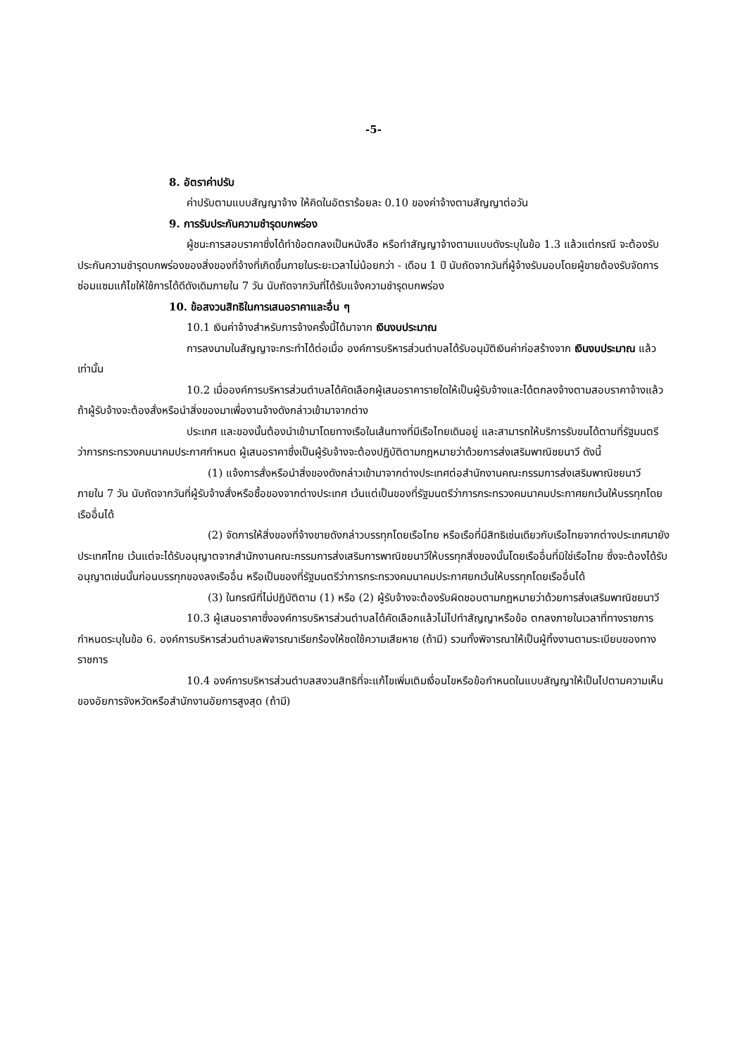-5-
8. อัตราค่าปรับ
ค่าปรับตามแบบสัญญาจ้าง ให้คิดในอัตราร้อยละ 0.10 ของค่าจ้างตามสัญญาต่อวัน
9. การรับประกันความชำรุดบกพร่อง
ผู้ชนะการสอบราคาซึ่งได้ทำข้อตกลงเป็นหนังสือ หรือทำสัญญาจ้างตามแบบดังระบุในข้อ 1.3 แล้วแต่กรณี จะต้องรับประกันความชำรุดบกพร่องของสิ่งของที่จ้างที่เกิดขึ้นภายในระยะเวลาไม่น้อยกว่า - เดือน 1 ปี นับถัดจากวันที่ผู้จ้างรับมอบโดยผู้ขายต้องรับจัดการซ่อมแซมแก้ไขให้ใช้การได้ดีดังเดิมภายใน 7 วัน นับถัดจากวันที่ได้รับแจ้งความชำรุดบกพร่อง
10. ข้อสงวนสิทธิในการเสนอราคาและอื่น ๆ
10.1 เงินค่าจ้างสำหรับการจ้างครั้งนี้ได้มาจาก เงินงบประมาณ
การลงนามในสัญญาจะกระทำได้ต่อเมื่อ องค์การบริหารส่วนตำบลได้รับอนุมัติเงินค่าก่อสร้างจาก เงินงบประมาณ แล้วเท่านั้น
10.2 เมื่อองค์การบริหารส่วนตำบลได้คัดเลือกผู้เสนอราคารายใดให้เป็นผู้รับจ้างและได้ตกลงจ้างตามสอบราคาจ้างแล้ว ถ้าผู้รับจ้างจะต้องสั่งหรือนำสิ่งของมาเพื่องานจ้างดังกล่าวเข้ามาจากต่าง
ประเทศ และของนั้นต้องนำเข้ามาโดยทางเรือในเส้นทางที่มีเรือไทยเดินอยู่ และสามารถให้บริการรับขนได้ตามที่รัฐมนตรีว่าการกระทรวงคมนาคมประกาศกำหนด ผู้เสนอราคาซึ่งเป็นผู้รับจ้างจะต้องปฏิบัติตามกฎหมายว่าด้วยการส่งเสริมพาณิชยนาวี ดังนี้
(1) แจ้งการสั่งหรือนำสิ่งของดังกล่าวเข้ามาจากต่างประเทศต่อสำนักงานคณะกรรมการส่งเสริมพาณิชยนาวี ภายใน 7 วัน นับถัดจากวันที่ผู้รับจ้างสั่งหรือซื้อของจากต่างประเทศ เว้นแต่เป็นของที่รัฐมนตรีว่าการกระทรวงคมนาคมประกาศยกเว้นให้บรรทุกโดยเรืออื่นได้
(2) จัดการให้สิ่งของที่จ้างขายดังกล่าวบรรทุกโดยเรือไทย หรือเรือที่มีสิทธิเช่นเดียวกับเรือไทยจากต่างประเทศมายังประเทศไทย เว้นแต่จะได้รับอนุญาตจากสำนักงานคณะกรรมการส่งเสริมการพาณิชยนาวีให้บรรทุกสิ่งของนั้นโดยเรืออื่นที่มิใช่เรือไทย ซึ่งจะต้องได้รับอนุญาตเช่นนั้นก่อนบรรทุกของลงเรืออื่น หรือเป็นของที่รัฐมนตรีว่าการกระทรวงคมนาคมประกาศยกเว้นให้บรรทุกโดยเรืออื่นได้
(3) ในกรณีที่ไม่ปฏิบัติตาม (1) หรือ (2) ผู้รับจ้างจะต้องรับผิดชอบตามกฎหมายว่าด้วยการส่งเสริมพาณิชยนาวี
10.3 ผู้เสนอราคาซึ่งองค์การบริหารส่วนตำบลได้คัดเลือกแล้วไม่ไปทำสัญญาหรือข้อ ตกลงภายในเวลาที่ทางราชการกำหนดระบุในข้อ 6. องค์การบริหารส่วนตำบลพิจารณาเรียกร้องให้ชดใช้ความเสียหาย (ถ้ามี) รวมทั้งพิจารณาให้เป็นผู้ทิ้งงานตามระเบียบของทางราชการ
10.4 องค์การบริหารส่วนตำบลสงวนสิทธิที่จะแก้ไขเพิ่มเติมเงื่อนไขหรือข้อกำหนดในแบบสัญญาให้เป็นไปตามความเห็นของอัยการจังหวัดหรือสำนักงานอัยการสูงสุด (ถ้ามี)